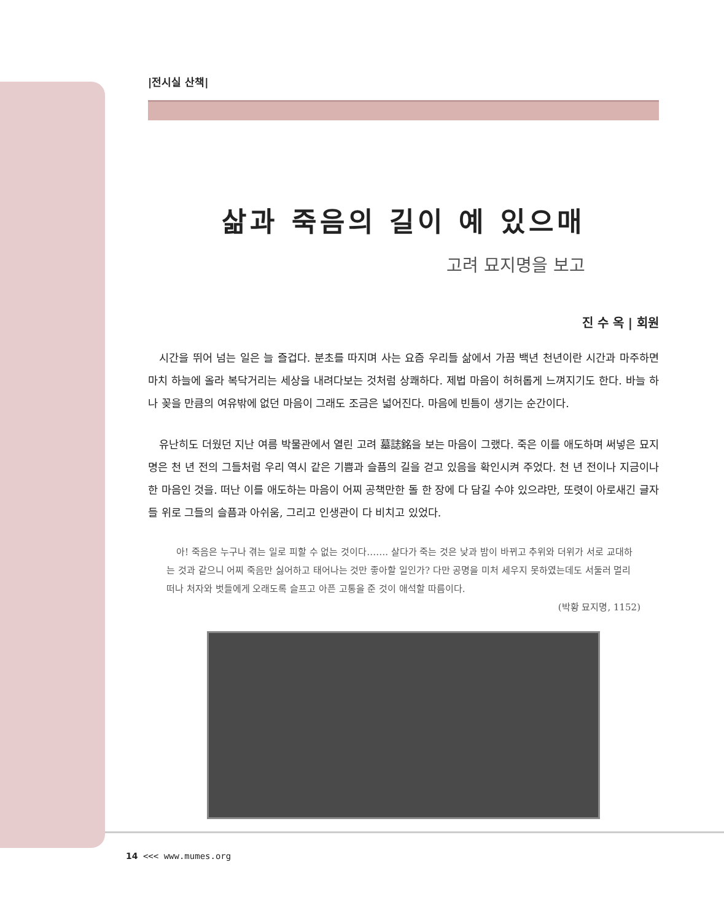|전시실 산책|
삶과 죽음의 길이 예 있으매
고려 묘지명을 보고
진 수 옥 | 회원
시간을 뛰어 넘는 일은 늘 즐겁다. 분초를 따지며 사는 요즘 우리들 삶에서 가끔 백년 천년이란 시간과 마주하면 마치 하늘에 올라 복닥거리는 세상을 내려다보는 것처럼 상쾌하다. 제법 마음이 허허롭게 느껴지기도 한다. 바늘 하나 꽂을 만큼의 여유밖에 없던 마음이 그래도 조금은 넓어진다. 마음에 빈틈이 생기는 순간이다.
유난히도 더웠던 지난 여름 박물관에서 열린 고려 墓誌銘을 보는 마음이 그랬다. 죽은 이를 애도하며 써넣은 묘지명은 천 년 전의 그들처럼 우리 역시 같은 기쁨과 슬픔의 길을 걷고 있음을 확인시켜 주었다. 천 년 전이나 지금이나 한 마음인 것을. 떠난 이를 애도하는 마음이 어찌 공책만한 돌 한 장에 다 담길 수야 있으랴만, 또렷이 아로새긴 글자들 위로 그들의 슬픔과 아쉬움, 그리고 인생관이 다 비치고 있었다.
아! 죽음은 누구나 겪는 일로 피할 수 없는 것이다……. 살다가 죽는 것은 낮과 밤이 바뀌고 추위와 더위가 서로 교대하는 것과 같으니 어찌 죽음만 싫어하고 태어나는 것만 좋아할 일인가? 다만 공명을 미처 세우지 못하였는데도 서둘러 멀리 떠나 처자와 벗들에게 오래도록 슬프고 아픈 고통을 준 것이 애석할 따름이다.
(박황 묘지명, 1152)
14 <<< www.mumes.org